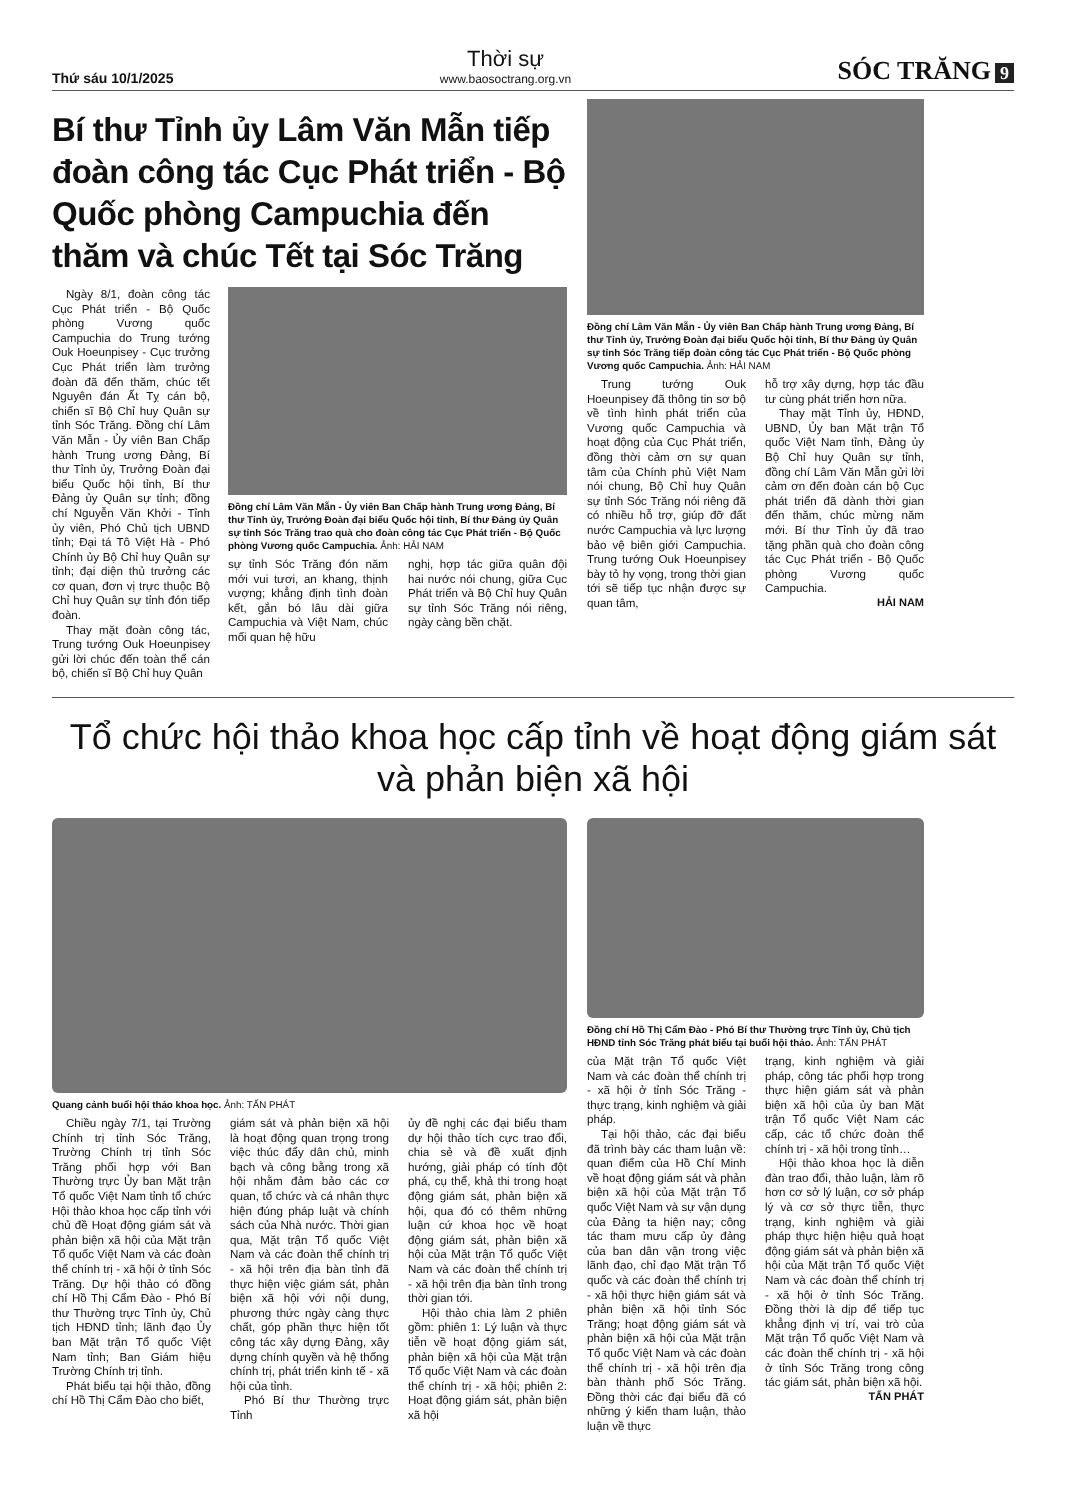Thứ sáu 10/1/2025
Thời sự
www.baosoctrang.org.vn
SÓC TRĂNG 9
Bí thư Tỉnh ủy Lâm Văn Mẫn tiếp đoàn công tác Cục Phát triển - Bộ Quốc phòng Campuchia đến thăm và chúc Tết tại Sóc Trăng
Ngày 8/1, đoàn công tác Cục Phát triển - Bộ Quốc phòng Vương quốc Campuchia do Trung tướng Ouk Hoeunpisey - Cục trưởng Cục Phát triển làm trưởng đoàn đã đến thăm, chúc tết Nguyên đán Ất Tỵ cán bộ, chiến sĩ Bộ Chỉ huy Quân sự tỉnh Sóc Trăng. Đồng chí Lâm Văn Mẫn - Ủy viên Ban Chấp hành Trung ương Đảng, Bí thư Tỉnh ủy, Trưởng Đoàn đại biểu Quốc hội tỉnh, Bí thư Đảng ủy Quân sự tỉnh; đồng chí Nguyễn Văn Khởi - Tỉnh ủy viên, Phó Chủ tịch UBND tỉnh; Đại tá Tô Việt Hà - Phó Chính ủy Bộ Chỉ huy Quân sự tỉnh; đại diện thủ trưởng các cơ quan, đơn vị trực thuộc Bộ Chỉ huy Quân sự tỉnh đón tiếp đoàn.
Thay mặt đoàn công tác, Trung tướng Ouk Hoeunpisey gửi lời chúc đến toàn thể cán bộ, chiến sĩ Bộ Chỉ huy Quân
Đồng chí Lâm Văn Mẫn - Ủy viên Ban Chấp hành Trung ương Đảng, Bí thư Tỉnh ủy, Trưởng Đoàn đại biểu Quốc hội tỉnh, Bí thư Đảng ủy Quân sự tỉnh Sóc Trăng trao quà cho đoàn công tác Cục Phát triển - Bộ Quốc phòng Vương quốc Campuchia. Ảnh: HẢI NAM
sự tỉnh Sóc Trăng đón năm mới vui tươi, an khang, thịnh vượng; khẳng định tình đoàn kết, gắn bó lâu dài giữa Campuchia và Việt Nam, chúc mối quan hệ hữu
nghị, hợp tác giữa quân đội hai nước nói chung, giữa Cục Phát triển và Bộ Chỉ huy Quân sự tỉnh Sóc Trăng nói riêng, ngày càng bền chặt.
Đồng chí Lâm Văn Mẫn - Ủy viên Ban Chấp hành Trung ương Đảng, Bí thư Tỉnh ủy, Trưởng Đoàn đại biểu Quốc hội tỉnh, Bí thư Đảng ủy Quân sự tỉnh Sóc Trăng tiếp đoàn công tác Cục Phát triển - Bộ Quốc phòng Vương quốc Campuchia. Ảnh: HẢI NAM
Trung tướng Ouk Hoeunpisey đã thông tin sơ bộ về tình hình phát triển của Vương quốc Campuchia và hoạt động của Cục Phát triển, đồng thời cảm ơn sự quan tâm của Chính phủ Việt Nam nói chung, Bộ Chỉ huy Quân sự tỉnh Sóc Trăng nói riêng đã có nhiều hỗ trợ, giúp đỡ đất nước Campuchia và lực lượng bảo vệ biên giới Campuchia. Trung tướng Ouk Hoeunpisey bày tỏ hy vọng, trong thời gian tới sẽ tiếp tục nhận được sự quan tâm,
hỗ trợ xây dựng, hợp tác đầu tư cùng phát triển hơn nữa.
Thay mặt Tỉnh ủy, HĐND, UBND, Ủy ban Mặt trận Tổ quốc Việt Nam tỉnh, Đảng ủy Bộ Chỉ huy Quân sự tỉnh, đồng chí Lâm Văn Mẫn gửi lời cảm ơn đến đoàn cán bộ Cục phát triển đã dành thời gian đến thăm, chúc mừng năm mới. Bí thư Tỉnh ủy đã trao tặng phần quà cho đoàn công tác Cục Phát triển - Bộ Quốc phòng Vương quốc Campuchia.
HẢI NAM
Tổ chức hội thảo khoa học cấp tỉnh về hoạt động giám sát và phản biện xã hội
Quang cảnh buổi hội thảo khoa học. Ảnh: TẤN PHÁT
Chiều ngày 7/1, tại Trường Chính trị tỉnh Sóc Trăng, Trường Chính trị tỉnh Sóc Trăng phối hợp với Ban Thường trực Ủy ban Mặt trận Tổ quốc Việt Nam tỉnh tổ chức Hội thảo khoa học cấp tỉnh với chủ đề Hoạt động giám sát và phản biện xã hội của Mặt trận Tổ quốc Việt Nam và các đoàn thể chính trị - xã hội ở tỉnh Sóc Trăng. Dự hội thảo có đồng chí Hồ Thị Cẩm Đào - Phó Bí thư Thường trực Tỉnh ủy, Chủ tịch HĐND tỉnh; lãnh đạo Ủy ban Mặt trận Tổ quốc Việt Nam tỉnh; Ban Giám hiệu Trường Chính trị tỉnh.
Phát biểu tại hội thảo, đồng chí Hồ Thị Cẩm Đào cho biết,
giám sát và phản biện xã hội là hoạt động quan trọng trong việc thúc đẩy dân chủ, minh bạch và công bằng trong xã hội nhằm đảm bảo các cơ quan, tổ chức và cá nhân thực hiện đúng pháp luật và chính sách của Nhà nước. Thời gian qua, Mặt trận Tổ quốc Việt Nam và các đoàn thể chính trị - xã hội trên địa bàn tỉnh đã thực hiện việc giám sát, phản biện xã hội với nội dung, phương thức ngày càng thực chất, góp phần thực hiện tốt công tác xây dựng Đảng, xây dựng chính quyền và hệ thống chính trị, phát triển kinh tế - xã hội của tỉnh.
Phó Bí thư Thường trực Tỉnh
ủy đề nghị các đại biểu tham dự hội thảo tích cực trao đổi, chia sẻ và đề xuất định hướng, giải pháp có tính đột phá, cụ thể, khả thi trong hoạt động giám sát, phản biện xã hội, qua đó có thêm những luận cứ khoa học về hoạt động giám sát, phản biện xã hội của Mặt trận Tổ quốc Việt Nam và các đoàn thể chính trị - xã hội trên địa bàn tỉnh trong thời gian tới.
Hội thảo chia làm 2 phiên gồm: phiên 1: Lý luận và thực tiễn về hoạt động giám sát, phản biện xã hội của Mặt trận Tổ quốc Việt Nam và các đoàn thể chính trị - xã hội; phiên 2: Hoạt động giám sát, phản biện xã hội
Đồng chí Hồ Thị Cẩm Đào - Phó Bí thư Thường trực Tỉnh ủy, Chủ tịch HĐND tỉnh Sóc Trăng phát biểu tại buổi hội thảo. Ảnh: TẤN PHÁT
của Mặt trận Tổ quốc Việt Nam và các đoàn thể chính trị - xã hội ở tỉnh Sóc Trăng - thực trạng, kinh nghiệm và giải pháp.
Tại hội thảo, các đại biểu đã trình bày các tham luận về: quan điểm của Hồ Chí Minh về hoạt động giám sát và phản biện xã hội của Mặt trận Tổ quốc Việt Nam và sự vận dụng của Đảng ta hiện nay; công tác tham mưu cấp ủy đảng của ban dân vận trong việc lãnh đạo, chỉ đạo Mặt trận Tổ quốc và các đoàn thể chính trị - xã hội thực hiện giám sát và phản biện xã hội tỉnh Sóc Trăng; hoạt động giám sát và phản biện xã hội của Mặt trận Tổ quốc Việt Nam và các đoàn thể chính trị - xã hội trên địa bàn thành phố Sóc Trăng. Đồng thời các đại biểu đã có những ý kiến tham luận, thảo luận về thực
trạng, kinh nghiệm và giải pháp, công tác phối hợp trong thực hiện giám sát và phản biện xã hội của ủy ban Mặt trận Tổ quốc Việt Nam các cấp, các tổ chức đoàn thể chính trị - xã hội trong tỉnh…
Hội thảo khoa học là diễn đàn trao đổi, thảo luận, làm rõ hơn cơ sở lý luận, cơ sở pháp lý và cơ sở thực tiễn, thực trạng, kinh nghiệm và giải pháp thực hiện hiệu quả hoạt động giám sát và phản biện xã hội của Mặt trận Tổ quốc Việt Nam và các đoàn thể chính trị - xã hội ở tỉnh Sóc Trăng. Đồng thời là dịp để tiếp tục khẳng định vị trí, vai trò của Mặt trận Tổ quốc Việt Nam và các đoàn thể chính trị - xã hội ở tỉnh Sóc Trăng trong công tác giám sát, phản biện xã hội.
TẤN PHÁT